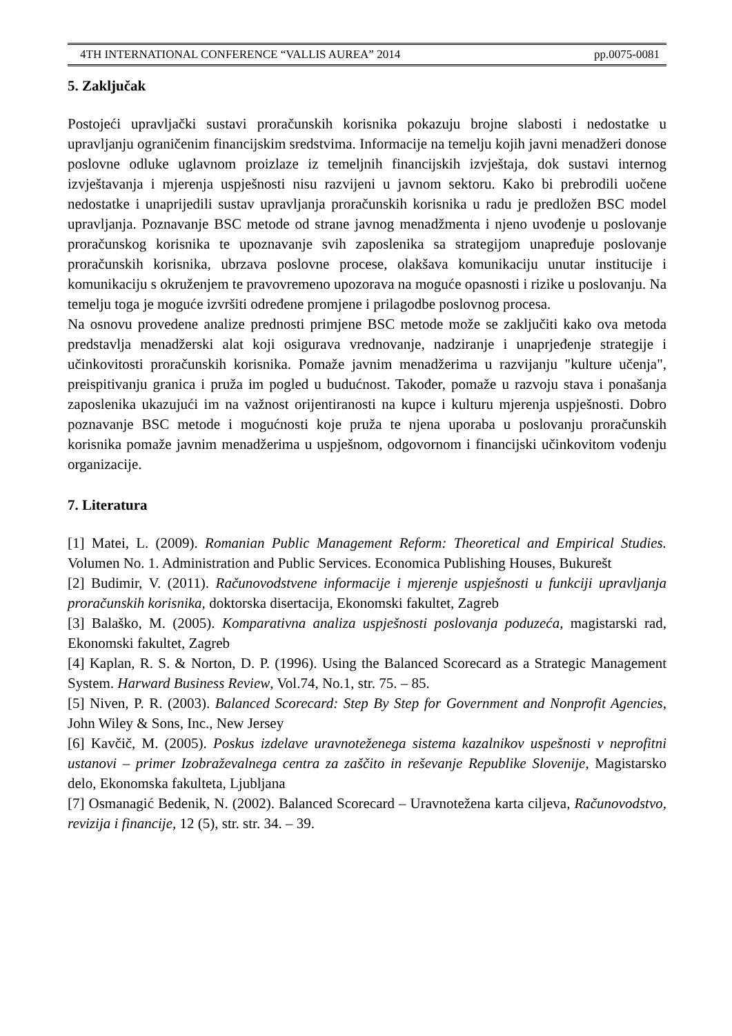4TH INTERNATIONAL CONFERENCE “VALLIS AUREA” 2014 pp.0075-0081
5. Zaključak
Postojeći upravljački sustavi proračunskih korisnika pokazuju brojne slabosti i nedostatke u upravljanju ograničenim financijskim sredstvima. Informacije na temelju kojih javni menadžeri donose poslovne odluke uglavnom proizlaze iz temeljnih financijskih izvještaja, dok sustavi internog izvještavanja i mjerenja uspješnosti nisu razvijeni u javnom sektoru. Kako bi prebrodili uočene nedostatke i unaprijedili sustav upravljanja proračunskih korisnika u radu je predložen BSC model upravljanja. Poznavanje BSC metode od strane javnog menadžmenta i njeno uvođenje u poslovanje proračunskog korisnika te upoznavanje svih zaposlenika sa strategijom unapređuje poslovanje proračunskih korisnika, ubrzava poslovne procese, olakšava komunikaciju unutar institucije i komunikaciju s okruženjem te pravovremeno upozorava na moguće opasnosti i rizike u poslovanju. Na temelju toga je moguće izvršiti određene promjene i prilagodbe poslovnog procesa.
Na osnovu provedene analize prednosti primjene BSC metode može se zaključiti kako ova metoda predstavlja menadžerski alat koji osigurava vrednovanje, nadziranje i unaprjeđenje strategije i učinkovitosti proračunskih korisnika. Pomaže javnim menadžerima u razvijanju "kulture učenja", preispitivanju granica i pruža im pogled u budućnost. Također, pomaže u razvoju stava i ponašanja zaposlenika ukazujući im na važnost orijentiranosti na kupce i kulturu mjerenja uspješnosti. Dobro poznavanje BSC metode i mogućnosti koje pruža te njena uporaba u poslovanju proračunskih korisnika pomaže javnim menadžerima u uspješnom, odgovornom i financijski učinkovitom vođenju organizacije.
7. Literatura
[1] Matei, L. (2009). Romanian Public Management Reform: Theoretical and Empirical Studies. Volumen No. 1. Administration and Public Services. Economica Publishing Houses, Bukurešt
[2] Budimir, V. (2011). Računovodstvene informacije i mjerenje uspješnosti u funkciji upravljanja proračunskih korisnika, doktorska disertacija, Ekonomski fakultet, Zagreb
[3] Balaško, M. (2005). Komparativna analiza uspješnosti poslovanja poduzeća, magistarski rad, Ekonomski fakultet, Zagreb
[4] Kaplan, R. S. & Norton, D. P. (1996). Using the Balanced Scorecard as a Strategic Management System. Harward Business Review, Vol.74, No.1, str. 75. – 85.
[5] Niven, P. R. (2003). Balanced Scorecard: Step By Step for Government and Nonprofit Agencies, John Wiley & Sons, Inc., New Jersey
[6] Kavčič, M. (2005). Poskus izdelave uravnoteženega sistema kazalnikov uspešnosti v neprofitni ustanovi – primer Izobraževalnega centra za zaščito in reševanje Republike Slovenije, Magistarsko delo, Ekonomska fakulteta, Ljubljana
[7] Osmanagić Bedenik, N. (2002). Balanced Scorecard – Uravnotežena karta ciljeva, Računovodstvo, revizija i financije, 12 (5), str. str. 34. – 39.